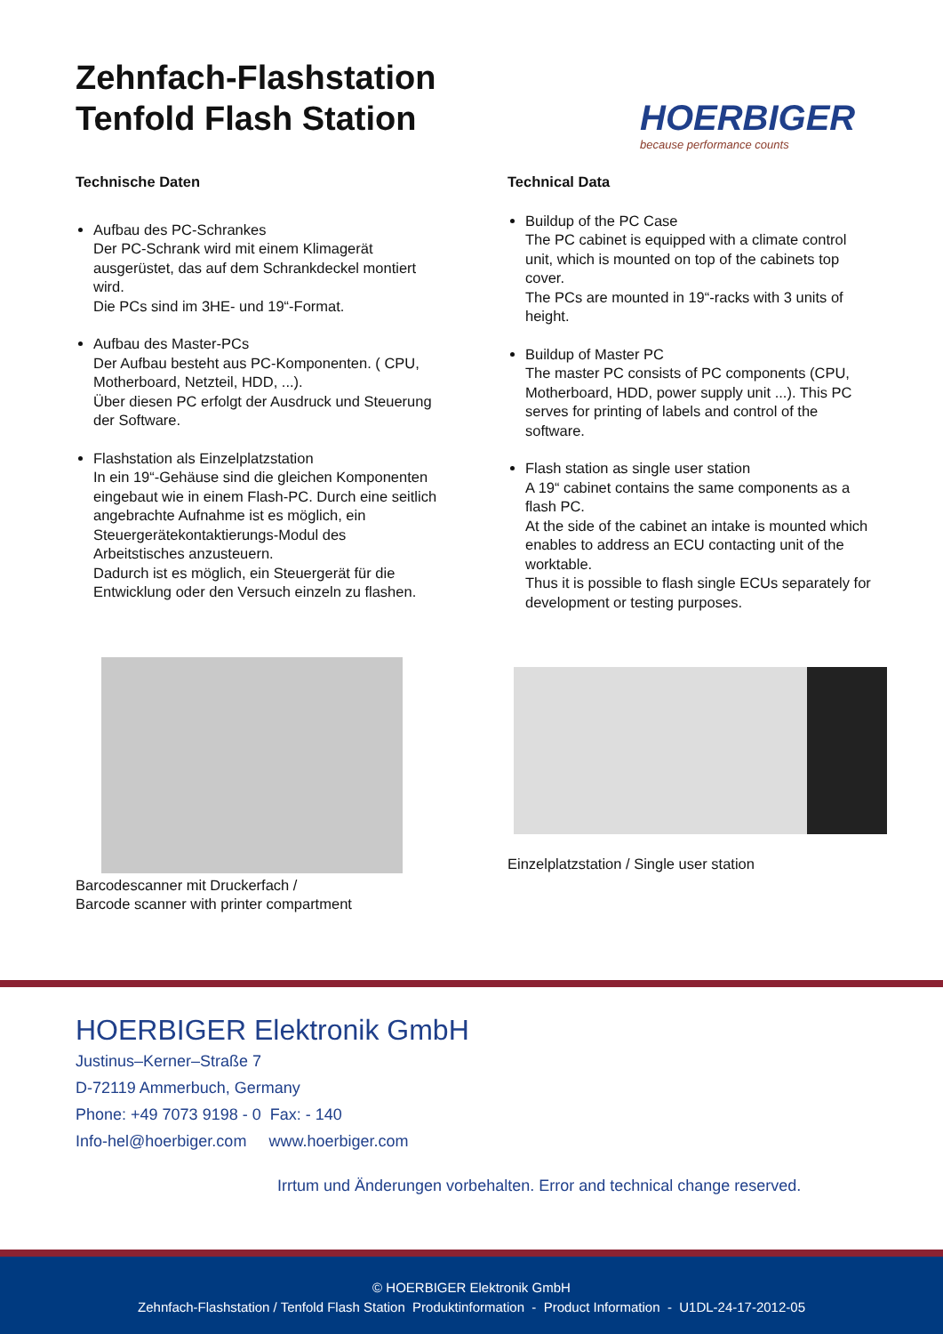Zehnfach-Flashstation
Tenfold Flash Station
HOERBIGER
because performance counts
Technische Daten
Aufbau des PC-Schrankes
Der PC-Schrank wird mit einem Klimagerät ausgerüstet, das auf dem Schrankdeckel montiert wird.
Die PCs sind im 3HE- und 19“-Format.
Aufbau des Master-PCs
Der Aufbau besteht aus PC-Komponenten. ( CPU, Motherboard, Netzteil, HDD, ...).
Über diesen PC erfolgt der Ausdruck und Steuerung der Software.
Flashstation als Einzelplatzstation
In ein 19“-Gehäuse sind die gleichen Komponenten eingebaut wie in einem Flash-PC. Durch eine seitlich angebrachte Aufnahme ist es möglich, ein Steuergerätekontaktierungs-Modul des Arbeitstisches anzusteuern.
Dadurch ist es möglich, ein Steuergerät für die Entwicklung oder den Versuch einzeln zu flashen.
Technical Data
Buildup of the PC Case
The PC cabinet is equipped with a climate control unit, which is mounted on top of the cabinets top cover.
The PCs are mounted in 19“-racks with 3 units of height.
Buildup of Master PC
The master PC consists of PC components (CPU, Motherboard, HDD, power supply unit ...). This PC serves for printing of labels and control of the software.
Flash station as single user station
A 19“ cabinet contains the same components as a flash PC.
At the side of the cabinet an intake is mounted which enables to address an ECU contacting unit of the worktable.
Thus it is possible to flash single ECUs separately for development or testing purposes.
Barcodescanner mit Druckerfach /
Barcode scanner with printer compartment
Einzelplatzstation / Single user station
HOERBIGER Elektronik GmbH
Justinus–Kerner–Straße 7
D-72119 Ammerbuch, Germany
Phone: +49 7073 9198 - 0 Fax: - 140
Info-hel@hoerbiger.com www.hoerbiger.com
Irrtum und Änderungen vorbehalten. Error and technical change reserved.
© HOERBIGER Elektronik GmbH
Zehnfach-Flashstation / Tenfold Flash Station Produktinformation - Product Information - U1DL-24-17-2012-05